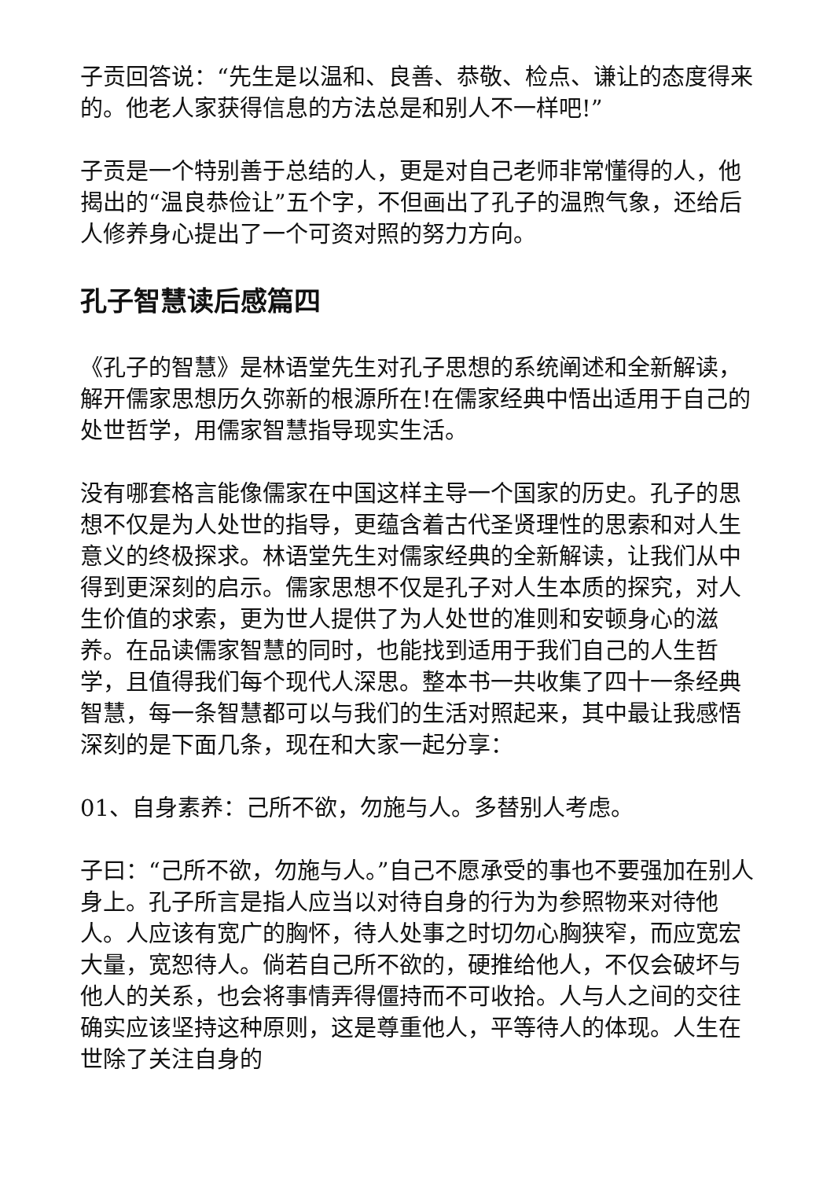子贡回答说：“先生是以温和、良善、恭敬、检点、谦让的态度得来的。他老人家获得信息的方法总是和别人不一样吧!”
子贡是一个特别善于总结的人，更是对自己老师非常懂得的人，他揭出的“温良恭俭让”五个字，不但画出了孔子的温煦气象，还给后人修养身心提出了一个可资对照的努力方向。
孔子智慧读后感篇四
《孔子的智慧》是林语堂先生对孔子思想的系统阐述和全新解读，解开儒家思想历久弥新的根源所在!在儒家经典中悟出适用于自己的处世哲学，用儒家智慧指导现实生活。
没有哪套格言能像儒家在中国这样主导一个国家的历史。孔子的思想不仅是为人处世的指导，更蕴含着古代圣贤理性的思索和对人生意义的终极探求。林语堂先生对儒家经典的全新解读，让我们从中得到更深刻的启示。儒家思想不仅是孔子对人生本质的探究，对人生价值的求索，更为世人提供了为人处世的准则和安顿身心的滋养。在品读儒家智慧的同时，也能找到适用于我们自己的人生哲学，且值得我们每个现代人深思。整本书一共收集了四十一条经典智慧，每一条智慧都可以与我们的生活对照起来，其中最让我感悟深刻的是下面几条，现在和大家一起分享：
01、自身素养：己所不欲，勿施与人。多替别人考虑。
子曰：“己所不欲，勿施与人。”自己不愿承受的事也不要强加在别人身上。孔子所言是指人应当以对待自身的行为为参照物来对待他人。人应该有宽广的胸怀，待人处事之时切勿心胸狭窄，而应宽宏大量，宽恕待人。倘若自己所不欲的，硬推给他人，不仅会破坏与他人的关系，也会将事情弄得僵持而不可收拾。人与人之间的交往确实应该坚持这种原则，这是尊重他人，平等待人的体现。人生在世除了关注自身的